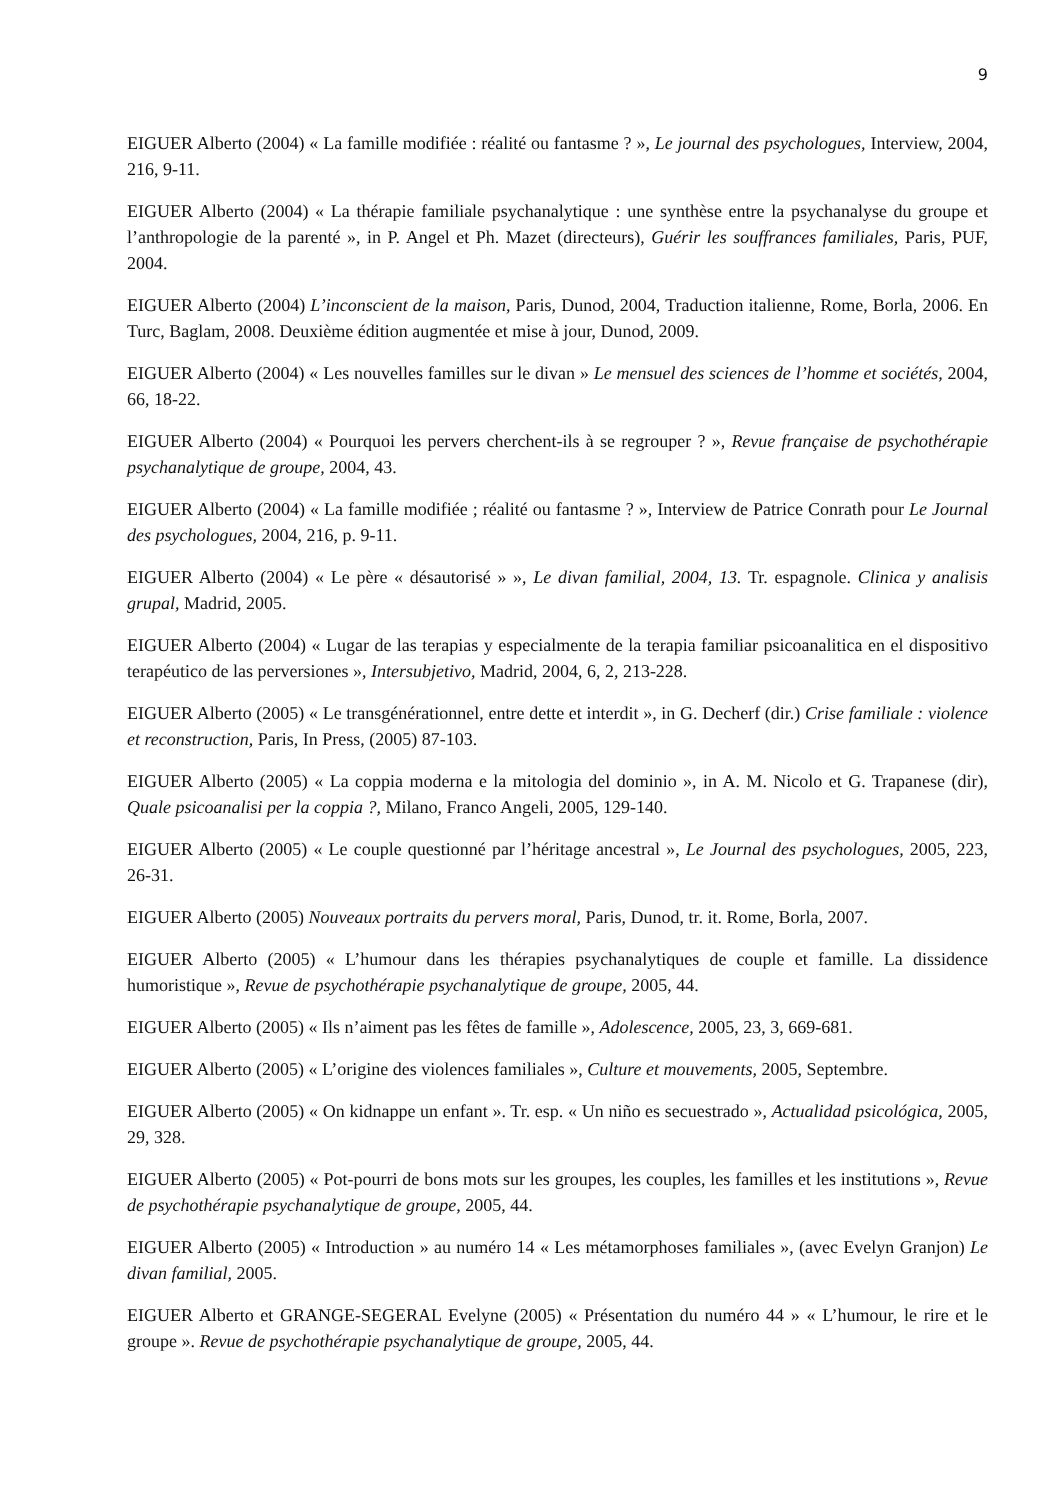9
EIGUER Alberto (2004) « La famille modifiée : réalité ou fantasme ? », Le journal des psychologues, Interview, 2004, 216, 9-11.
EIGUER Alberto (2004) « La thérapie familiale psychanalytique : une synthèse entre la psychanalyse du groupe et l’anthropologie de la parenté », in P. Angel et Ph. Mazet (directeurs), Guérir les souffrances familiales, Paris, PUF, 2004.
EIGUER Alberto (2004) L’inconscient de la maison, Paris, Dunod, 2004, Traduction italienne, Rome, Borla, 2006. En Turc, Baglam, 2008. Deuxième édition augmentée et mise à jour, Dunod, 2009.
EIGUER Alberto (2004) « Les nouvelles familles sur le divan » Le mensuel des sciences de l’homme et sociétés, 2004, 66, 18-22.
EIGUER Alberto (2004) « Pourquoi les pervers cherchent-ils à se regrouper ? », Revue française de psychothérapie psychanalytique de groupe, 2004, 43.
EIGUER Alberto (2004) « La famille modifiée ; réalité ou fantasme ? », Interview de Patrice Conrath pour Le Journal des psychologues, 2004, 216, p. 9-11.
EIGUER Alberto (2004) « Le père « désautorisé » », Le divan familial, 2004, 13. Tr. espagnole. Clinica y analisis grupal, Madrid, 2005.
EIGUER Alberto (2004) « Lugar de las terapias y especialmente de la terapia familiar psicoanalitica en el dispositivo terapéutico de las perversiones », Intersubjetivo, Madrid, 2004, 6, 2, 213-228.
EIGUER Alberto (2005) « Le transgénérationnel, entre dette et interdit », in G. Decherf (dir.) Crise familiale : violence et reconstruction, Paris, In Press, (2005) 87-103.
EIGUER Alberto (2005) « La coppia moderna e la mitologia del dominio », in A. M. Nicolo et G. Trapanese (dir), Quale psicoanalisi per la coppia ?, Milano, Franco Angeli, 2005, 129-140.
EIGUER Alberto (2005) « Le couple questionné par l’héritage ancestral », Le Journal des psychologues, 2005, 223, 26-31.
EIGUER Alberto (2005) Nouveaux portraits du pervers moral, Paris, Dunod, tr. it. Rome, Borla, 2007.
EIGUER Alberto (2005) « L’humour dans les thérapies psychanalytiques de couple et famille. La dissidence humoristique », Revue de psychothérapie psychanalytique de groupe, 2005, 44.
EIGUER Alberto (2005) « Ils n’aiment pas les fêtes de famille », Adolescence, 2005, 23, 3, 669-681.
EIGUER Alberto (2005) « L’origine des violences familiales », Culture et mouvements, 2005, Septembre.
EIGUER Alberto (2005) « On kidnappe un enfant ». Tr. esp. « Un niño es secuestrado », Actualidad psicológica, 2005, 29, 328.
EIGUER Alberto (2005) « Pot-pourri de bons mots sur les groupes, les couples, les familles et les institutions », Revue de psychothérapie psychanalytique de groupe, 2005, 44.
EIGUER Alberto (2005) « Introduction » au numéro 14 « Les métamorphoses familiales », (avec Evelyn Granjon) Le divan familial, 2005.
EIGUER Alberto et GRANGE-SEGERAL Evelyne (2005) « Présentation du numéro 44 » « L’humour, le rire et le groupe ». Revue de psychothérapie psychanalytique de groupe, 2005, 44.